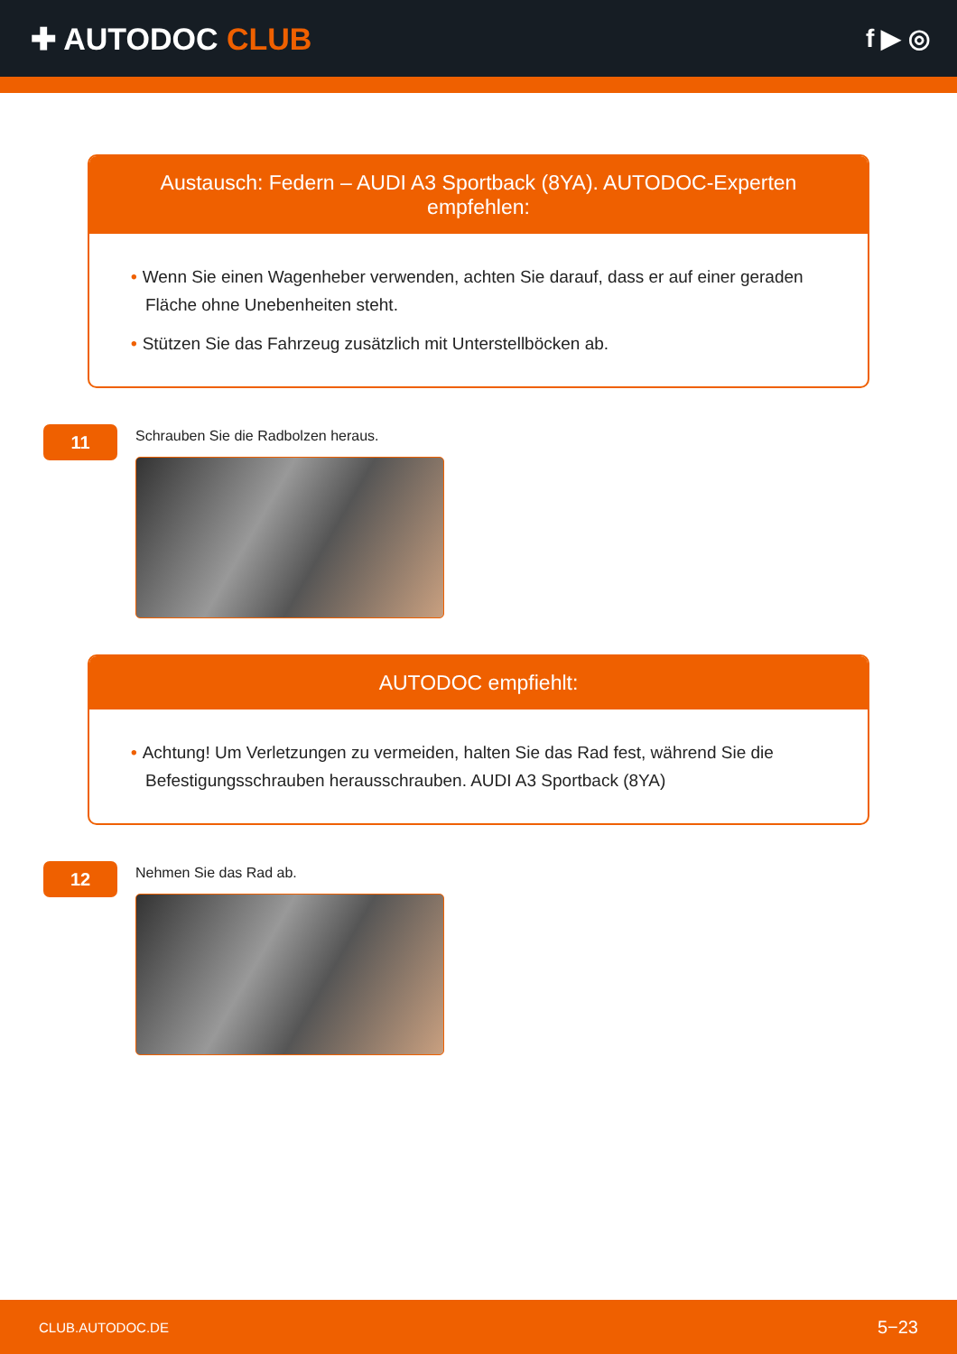✚ AUTODOC CLUB
f ▶ ◎
Austausch: Federn – AUDI A3 Sportback (8YA). AUTODOC-Experten empfehlen:
• Wenn Sie einen Wagenheber verwenden, achten Sie darauf, dass er auf einer geraden Fläche ohne Unebenheiten steht.
• Stützen Sie das Fahrzeug zusätzlich mit Unterstellböcken ab.
11
Schrauben Sie die Radbolzen heraus.
AUTODOC empfiehlt:
• Achtung! Um Verletzungen zu vermeiden, halten Sie das Rad fest, während Sie die Befestigungsschrauben herausschrauben. AUDI A3 Sportback (8YA)
12
Nehmen Sie das Rad ab.
CLUB.AUTODOC.DE 5−23